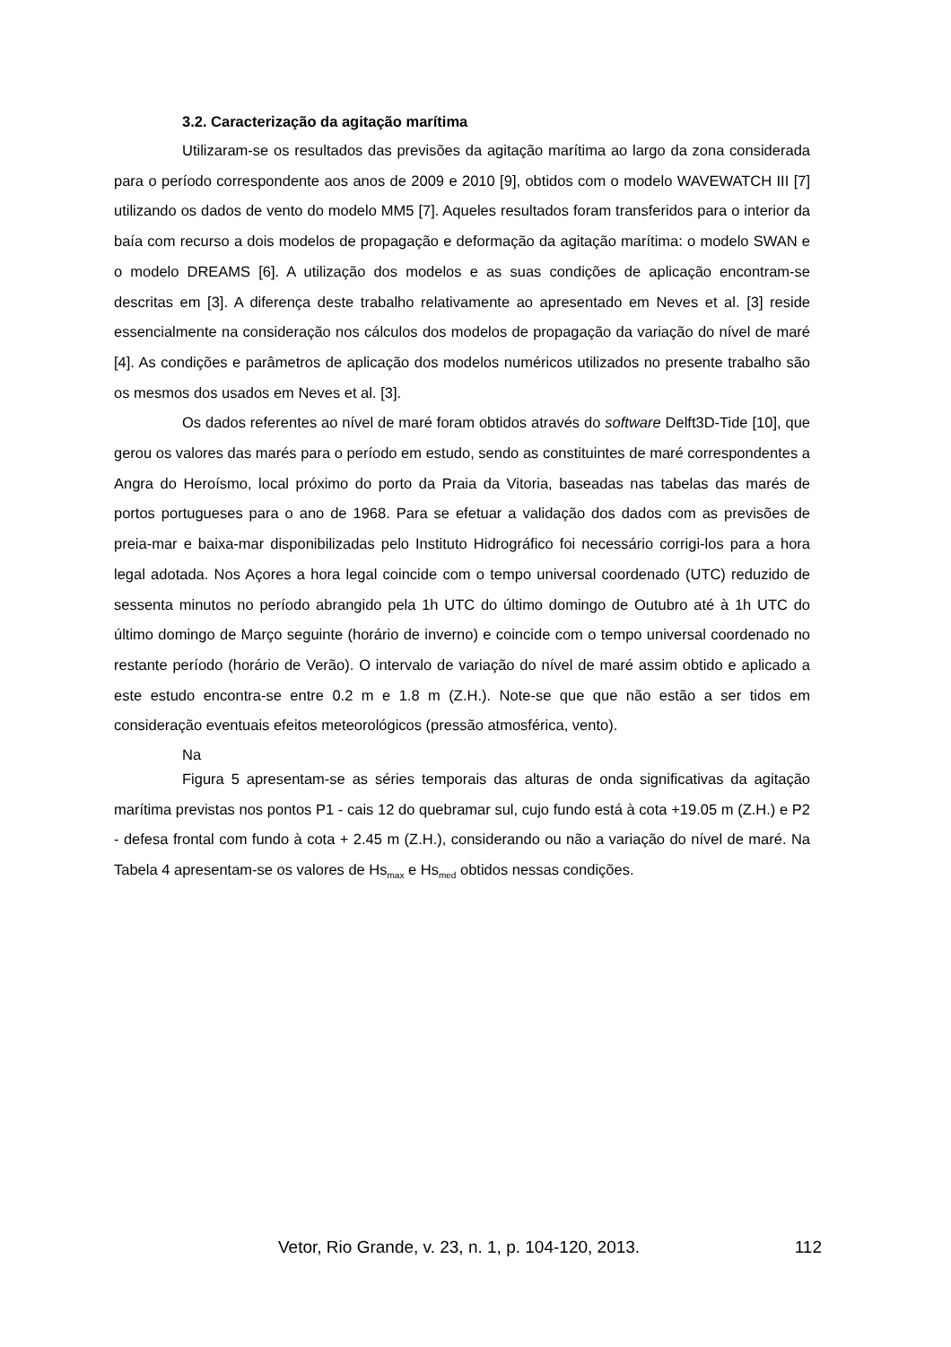3.2. Caracterização da agitação marítima
Utilizaram-se os resultados das previsões da agitação marítima ao largo da zona considerada para o período correspondente aos anos de 2009 e 2010 [9], obtidos com o modelo WAVEWATCH III [7] utilizando os dados de vento do modelo MM5 [7]. Aqueles resultados foram transferidos para o interior da baía com recurso a dois modelos de propagação e deformação da agitação marítima: o modelo SWAN e o modelo DREAMS [6]. A utilização dos modelos e as suas condições de aplicação encontram-se descritas em [3]. A diferença deste trabalho relativamente ao apresentado em Neves et al. [3] reside essencialmente na consideração nos cálculos dos modelos de propagação da variação do nível de maré [4]. As condições e parâmetros de aplicação dos modelos numéricos utilizados no presente trabalho são os mesmos dos usados em Neves et al. [3].
Os dados referentes ao nível de maré foram obtidos através do software Delft3D-Tide [10], que gerou os valores das marés para o período em estudo, sendo as constituintes de maré correspondentes a Angra do Heroísmo, local próximo do porto da Praia da Vitoria, baseadas nas tabelas das marés de portos portugueses para o ano de 1968. Para se efetuar a validação dos dados com as previsões de preia-mar e baixa-mar disponibilizadas pelo Instituto Hidrográfico foi necessário corrigi-los para a hora legal adotada. Nos Açores a hora legal coincide com o tempo universal coordenado (UTC) reduzido de sessenta minutos no período abrangido pela 1h UTC do último domingo de Outubro até à 1h UTC do último domingo de Março seguinte (horário de inverno) e coincide com o tempo universal coordenado no restante período (horário de Verão). O intervalo de variação do nível de maré assim obtido e aplicado a este estudo encontra-se entre 0.2 m e 1.8 m (Z.H.). Note-se que que não estão a ser tidos em consideração eventuais efeitos meteorológicos (pressão atmosférica, vento).
Na
Figura 5 apresentam-se as séries temporais das alturas de onda significativas da agitação marítima previstas nos pontos P1 - cais 12 do quebramar sul, cujo fundo está à cota +19.05 m (Z.H.) e P2 - defesa frontal com fundo à cota + 2.45 m (Z.H.), considerando ou não a variação do nível de maré. Na Tabela 4 apresentam-se os valores de Hs<sub>max</sub> e Hs<sub>med</sub> obtidos nessas condições.
Vetor, Rio Grande, v. 23, n. 1, p. 104-120, 2013. 112